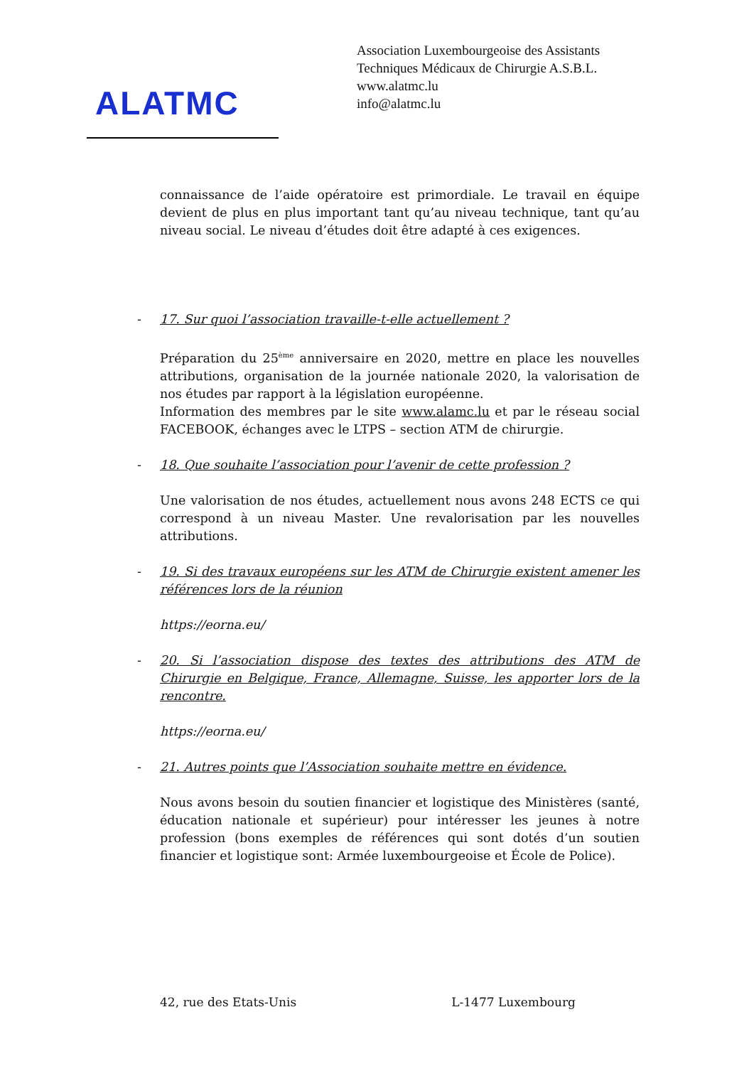ALATMC
Association Luxembourgeoise des Assistants
Techniques Médicaux de Chirurgie A.S.B.L.
www.alatmc.lu
info@alatmc.lu
connaissance de l’aide opératoire est primordiale. Le travail en équipe devient de plus en plus important tant qu’au niveau technique, tant qu’au niveau social. Le niveau d’études doit être adapté à ces exigences.
- 17. Sur quoi l’association travaille-t-elle actuellement ?
Préparation du 25<sup>ème</sup> anniversaire en 2020, mettre en place les nouvelles attributions, organisation de la journée nationale 2020, la valorisation de nos études par rapport à la législation européenne.
Information des membres par le site www.alamc.lu et par le réseau social FACEBOOK, échanges avec le LTPS – section ATM de chirurgie.
- 18. Que souhaite l’association pour l’avenir de cette profession ?
Une valorisation de nos études, actuellement nous avons 248 ECTS ce qui correspond à un niveau Master. Une revalorisation par les nouvelles attributions.
- 19. Si des travaux européens sur les ATM de Chirurgie existent amener les références lors de la réunion
https://eorna.eu/
- 20. Si l’association dispose des textes des attributions des ATM de Chirurgie en Belgique, France, Allemagne, Suisse, les apporter lors de la rencontre.
https://eorna.eu/
- 21. Autres points que l’Association souhaite mettre en évidence.
Nous avons besoin du soutien financier et logistique des Ministères (santé, éducation nationale et supérieur) pour intéresser les jeunes à notre profession (bons exemples de références qui sont dotés d’un soutien financier et logistique sont: Armée luxembourgeoise et École de Police).
42, rue des Etats-Unis L-1477 Luxembourg